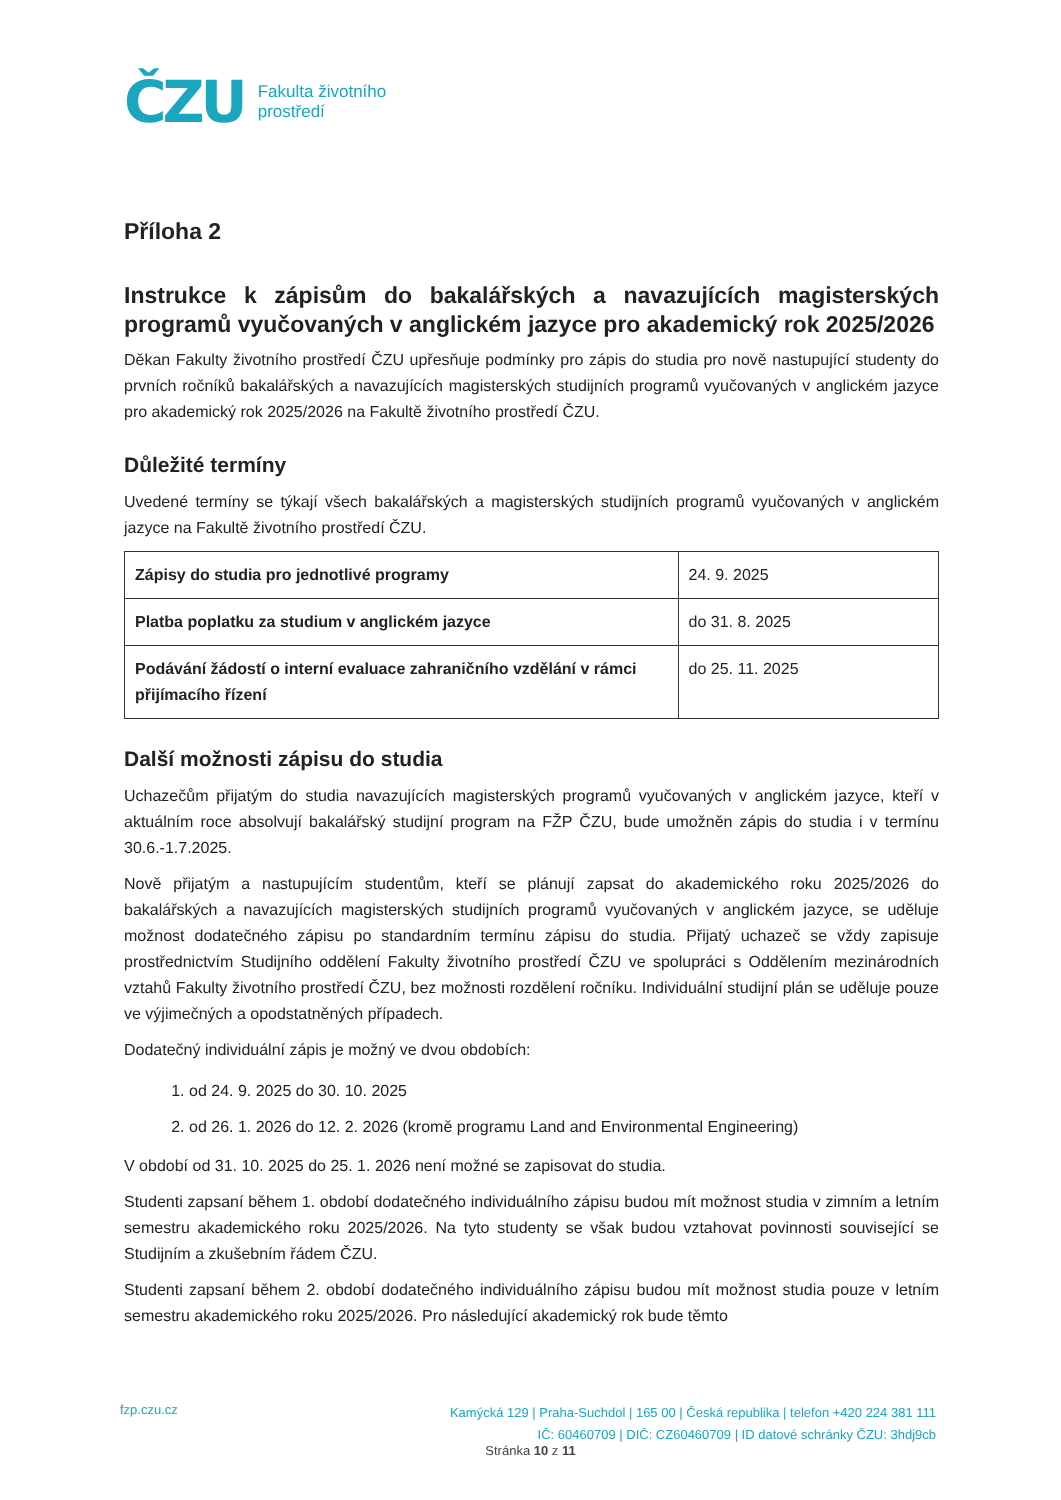ČZU
Fakulta životního
prostředí
Příloha 2
Instrukce k zápisům do bakalářských a navazujících magisterských programů vyučovaných v anglickém jazyce pro akademický rok 2025/2026
Děkan Fakulty životního prostředí ČZU upřesňuje podmínky pro zápis do studia pro nově nastupující studenty do prvních ročníků bakalářských a navazujících magisterských studijních programů vyučovaných v anglickém jazyce pro akademický rok 2025/2026 na Fakultě životního prostředí ČZU.
Důležité termíny
Uvedené termíny se týkají všech bakalářských a magisterských studijních programů vyučovaných v anglickém jazyce na Fakultě životního prostředí ČZU.
| Zápisy do studia pro jednotlivé programy | 24. 9. 2025 |
| Platba poplatku za studium v anglickém jazyce | do 31. 8. 2025 |
| Podávání žádostí o interní evaluace zahraničního vzdělání v rámci přijímacího řízení | do 25. 11. 2025 |
Další možnosti zápisu do studia
Uchazečům přijatým do studia navazujících magisterských programů vyučovaných v anglickém jazyce, kteří v aktuálním roce absolvují bakalářský studijní program na FŽP ČZU, bude umožněn zápis do studia i v termínu 30.6.-1.7.2025.
Nově přijatým a nastupujícím studentům, kteří se plánují zapsat do akademického roku 2025/2026 do bakalářských a navazujících magisterských studijních programů vyučovaných v anglickém jazyce, se uděluje možnost dodatečného zápisu po standardním termínu zápisu do studia. Přijatý uchazeč se vždy zapisuje prostřednictvím Studijního oddělení Fakulty životního prostředí ČZU ve spolupráci s Oddělením mezinárodních vztahů Fakulty životního prostředí ČZU, bez možnosti rozdělení ročníku. Individuální studijní plán se uděluje pouze ve výjimečných a opodstatněných případech.
Dodatečný individuální zápis je možný ve dvou obdobích:
1. od 24. 9. 2025 do 30. 10. 2025
2. od 26. 1. 2026 do 12. 2. 2026 (kromě programu Land and Environmental Engineering)
V období od 31. 10. 2025 do 25. 1. 2026 není možné se zapisovat do studia.
Studenti zapsaní během 1. období dodatečného individuálního zápisu budou mít možnost studia v zimním a letním semestru akademického roku 2025/2026. Na tyto studenty se však budou vztahovat povinnosti související se Studijním a zkušebním řádem ČZU.
Studenti zapsaní během 2. období dodatečného individuálního zápisu budou mít možnost studia pouze v letním semestru akademického roku 2025/2026. Pro následující akademický rok bude těmto
fzp.czu.cz
Kamýcká 129 | Praha-Suchdol | 165 00 | Česká republika | telefon +420 224 381 111
IČ: 60460709 | DIČ: CZ60460709 | ID datové schránky ČZU: 3hdj9cb
Stránka 10 z 11